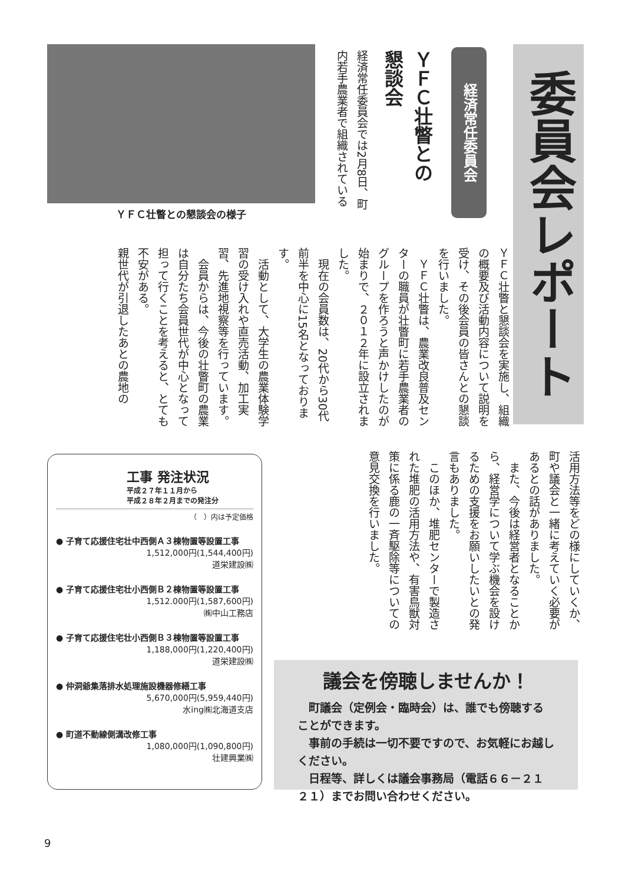委員会レポート
経済常任委員会
ＹＦＣ壮瞥との
懇談会
経済常任委員会では2月8日、町内若手農業者で組織されている
ＹＦＣ壮瞥との懇談会の様子
ＹＦＣ壮瞥と懇談会を実施し、組織の概要及び活動内容について説明を受け、その後会員の皆さんとの懇談を行いました。
　ＹＦＣ壮瞥は、農業改良普及センターの職員が壮瞥町に若手農業者のグループを作ろうと声かけしたのが始まりで、２０１２年に設立されました。
　現在の会員数は、20代から30代前半を中心に15名となっております。
　活動として、大学生の農業体験学習の受け入れや直売活動、加工実習、先進地視察等を行っています。
　会員からは、今後の壮瞥町の農業は自分たち会員世代が中心となって担って行くことを考えると、とても不安がある。
親世代が引退したあとの農地の
活用方法等をどの様にしていくか、町や議会と一緒に考えていく必要があるとの話がありました。
　また、今後は経営者となることから、経営学について学ぶ機会を設けるための支援をお願いしたいとの発言もありました。
　このほか、堆肥センターで製造された堆肥の活用方法や、有害鳥獣対策に係る鹿の一斉駆除等についての意見交換を行いました。
工事 発注状況
平成２７年１１月から
平成２８年２月までの発注分
（　）内は予定価格
● 子育て応援住宅壮中西側Ａ３棟物置等設置工事
1,512,000円(1,544,400円)
道栄建設㈱
● 子育て応援住宅壮小西側Ｂ２棟物置等設置工事
1,512.000円(1,587,600円)
㈱中山工務店
● 子育て応援住宅壮小西側Ｂ３棟物置等設置工事
1,188,000円(1,220,400円)
道栄建設㈱
● 仲洞爺集落排水処理施設機器修繕工事
5,670,000円(5,959,440円)
水ing㈱北海道支店
● 町道不動線側溝改修工事
1,080,000円(1,090,800円)
壮建興業㈱
議会を傍聴しませんか！
　町議会（定例会・臨時会）は、誰でも傍聴することができます。
　事前の手続は一切不要ですので、お気軽にお越しください。
　日程等、詳しくは議会事務局（電話６６－２１２１）までお問い合わせください。
9